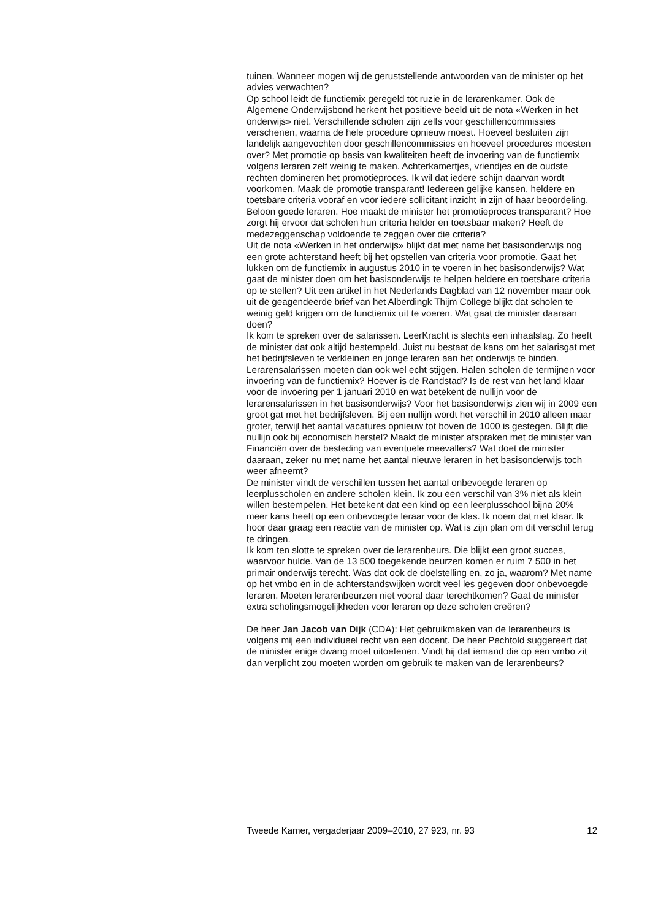tuinen. Wanneer mogen wij de geruststellende antwoorden van de minister op het advies verwachten?
Op school leidt de functiemix geregeld tot ruzie in de lerarenkamer. Ook de Algemene Onderwijsbond herkent het positieve beeld uit de nota «Werken in het onderwijs» niet. Verschillende scholen zijn zelfs voor geschillencommissies verschenen, waarna de hele procedure opnieuw moest. Hoeveel besluiten zijn landelijk aangevochten door geschillencommissies en hoeveel procedures moesten over? Met promotie op basis van kwaliteiten heeft de invoering van de functiemix volgens leraren zelf weinig te maken. Achterkamertjes, vriendjes en de oudste rechten domineren het promotieproces. Ik wil dat iedere schijn daarvan wordt voorkomen. Maak de promotie transparant! Iedereen gelijke kansen, heldere en toetsbare criteria vooraf en voor iedere sollicitant inzicht in zijn of haar beoordeling. Beloon goede leraren. Hoe maakt de minister het promotieproces transparant? Hoe zorgt hij ervoor dat scholen hun criteria helder en toetsbaar maken? Heeft de medezeggenschap voldoende te zeggen over die criteria?
Uit de nota «Werken in het onderwijs» blijkt dat met name het basisonderwijs nog een grote achterstand heeft bij het opstellen van criteria voor promotie. Gaat het lukken om de functiemix in augustus 2010 in te voeren in het basisonderwijs? Wat gaat de minister doen om het basisonderwijs te helpen heldere en toetsbare criteria op te stellen? Uit een artikel in het Nederlands Dagblad van 12 november maar ook uit de geagendeerde brief van het Alberdingk Thijm College blijkt dat scholen te weinig geld krijgen om de functiemix uit te voeren. Wat gaat de minister daaraan doen?
Ik kom te spreken over de salarissen. LeerKracht is slechts een inhaalslag. Zo heeft de minister dat ook altijd bestempeld. Juist nu bestaat de kans om het salarisgat met het bedrijfsleven te verkleinen en jonge leraren aan het onderwijs te binden. Lerarensalarissen moeten dan ook wel echt stijgen. Halen scholen de termijnen voor invoering van de functiemix? Hoever is de Randstad? Is de rest van het land klaar voor de invoering per 1 januari 2010 en wat betekent de nullijn voor de lerarensalarissen in het basisonderwijs? Voor het basisonderwijs zien wij in 2009 een groot gat met het bedrijfsleven. Bij een nullijn wordt het verschil in 2010 alleen maar groter, terwijl het aantal vacatures opnieuw tot boven de 1000 is gestegen. Blijft die nullijn ook bij economisch herstel? Maakt de minister afspraken met de minister van Financiën over de besteding van eventuele meevallers? Wat doet de minister daaraan, zeker nu met name het aantal nieuwe leraren in het basisonderwijs toch weer afneemt?
De minister vindt de verschillen tussen het aantal onbevoegde leraren op leerplusscholen en andere scholen klein. Ik zou een verschil van 3% niet als klein willen bestempelen. Het betekent dat een kind op een leerplusschool bijna 20% meer kans heeft op een onbevoegde leraar voor de klas. Ik noem dat niet klaar. Ik hoor daar graag een reactie van de minister op. Wat is zijn plan om dit verschil terug te dringen.
Ik kom ten slotte te spreken over de lerarenbeurs. Die blijkt een groot succes, waarvoor hulde. Van de 13 500 toegekende beurzen komen er ruim 7 500 in het primair onderwijs terecht. Was dat ook de doelstelling en, zo ja, waarom? Met name op het vmbo en in de achterstandswijken wordt veel les gegeven door onbevoegde leraren. Moeten lerarenbeurzen niet vooral daar terechtkomen? Gaat de minister extra scholingsmogelijkheden voor leraren op deze scholen creëren?
De heer Jan Jacob van Dijk (CDA): Het gebruikmaken van de lerarenbeurs is volgens mij een individueel recht van een docent. De heer Pechtold suggereert dat de minister enige dwang moet uitoefenen. Vindt hij dat iemand die op een vmbo zit dan verplicht zou moeten worden om gebruik te maken van de lerarenbeurs?
Tweede Kamer, vergaderjaar 2009–2010, 27 923, nr. 93 12